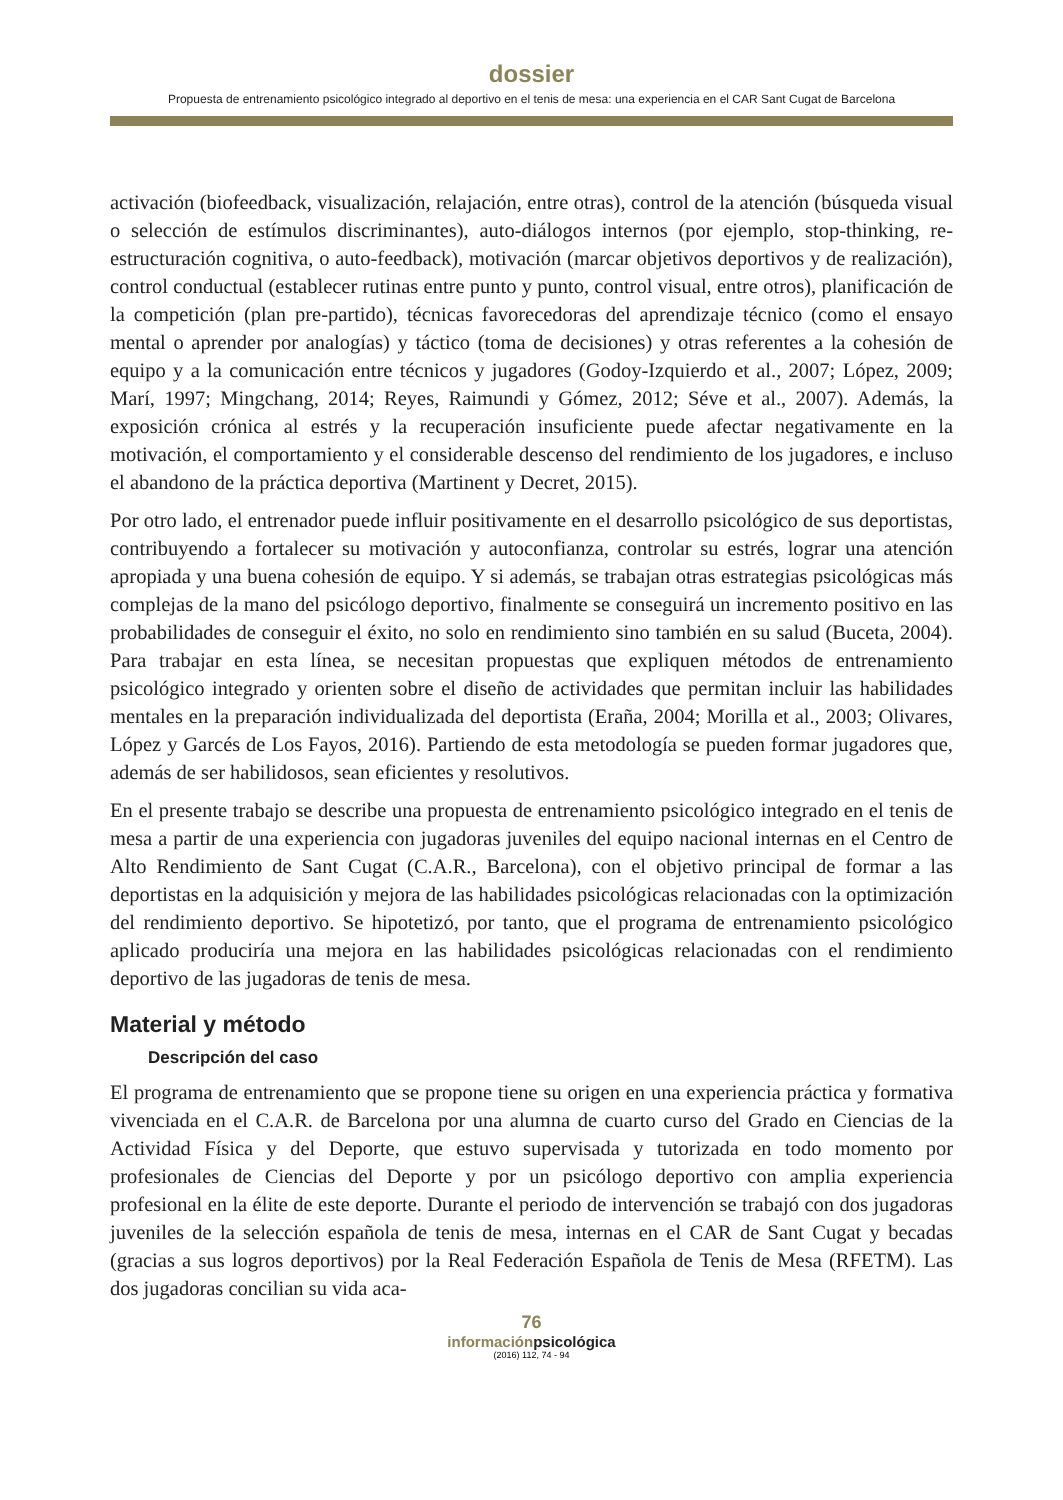dossier
Propuesta de entrenamiento psicológico integrado al deportivo en el tenis de mesa: una experiencia en el CAR Sant Cugat de Barcelona
activación (biofeedback, visualización, relajación, entre otras), control de la atención (búsqueda visual o selección de estímulos discriminantes), auto-diálogos internos (por ejemplo, stop-thinking, re-estructuración cognitiva, o auto-feedback), motivación (marcar objetivos deportivos y de realización), control conductual (establecer rutinas entre punto y punto, control visual, entre otros), planificación de la competición (plan pre-partido), técnicas favorecedoras del aprendizaje técnico (como el ensayo mental o aprender por analogías) y táctico (toma de decisiones) y otras referentes a la cohesión de equipo y a la comunicación entre técnicos y jugadores (Godoy-Izquierdo et al., 2007; López, 2009; Marí, 1997; Mingchang, 2014; Reyes, Raimundi y Gómez, 2012; Séve et al., 2007). Además, la exposición crónica al estrés y la recuperación insuficiente puede afectar negativamente en la motivación, el comportamiento y el considerable descenso del rendimiento de los jugadores, e incluso el abandono de la práctica deportiva (Martinent y Decret, 2015).
Por otro lado, el entrenador puede influir positivamente en el desarrollo psicológico de sus deportistas, contribuyendo a fortalecer su motivación y autoconfianza, controlar su estrés, lograr una atención apropiada y una buena cohesión de equipo. Y si además, se trabajan otras estrategias psicológicas más complejas de la mano del psicólogo deportivo, finalmente se conseguirá un incremento positivo en las probabilidades de conseguir el éxito, no solo en rendimiento sino también en su salud (Buceta, 2004). Para trabajar en esta línea, se necesitan propuestas que expliquen métodos de entrenamiento psicológico integrado y orienten sobre el diseño de actividades que permitan incluir las habilidades mentales en la preparación individualizada del deportista (Eraña, 2004; Morilla et al., 2003; Olivares, López y Garcés de Los Fayos, 2016). Partiendo de esta metodología se pueden formar jugadores que, además de ser habilidosos, sean eficientes y resolutivos.
En el presente trabajo se describe una propuesta de entrenamiento psicológico integrado en el tenis de mesa a partir de una experiencia con jugadoras juveniles del equipo nacional internas en el Centro de Alto Rendimiento de Sant Cugat (C.A.R., Barcelona), con el objetivo principal de formar a las deportistas en la adquisición y mejora de las habilidades psicológicas relacionadas con la optimización del rendimiento deportivo. Se hipotetizó, por tanto, que el programa de entrenamiento psicológico aplicado produciría una mejora en las habilidades psicológicas relacionadas con el rendimiento deportivo de las jugadoras de tenis de mesa.
Material y método
Descripción del caso
El programa de entrenamiento que se propone tiene su origen en una experiencia práctica y formativa vivenciada en el C.A.R. de Barcelona por una alumna de cuarto curso del Grado en Ciencias de la Actividad Física y del Deporte, que estuvo supervisada y tutorizada en todo momento por profesionales de Ciencias del Deporte y por un psicólogo deportivo con amplia experiencia profesional en la élite de este deporte. Durante el periodo de intervención se trabajó con dos jugadoras juveniles de la selección española de tenis de mesa, internas en el CAR de Sant Cugat y becadas (gracias a sus logros deportivos) por la Real Federación Española de Tenis de Mesa (RFETM). Las dos jugadoras concilian su vida aca-
76
informaciónpsicológica
(2016) 112, 74 - 94